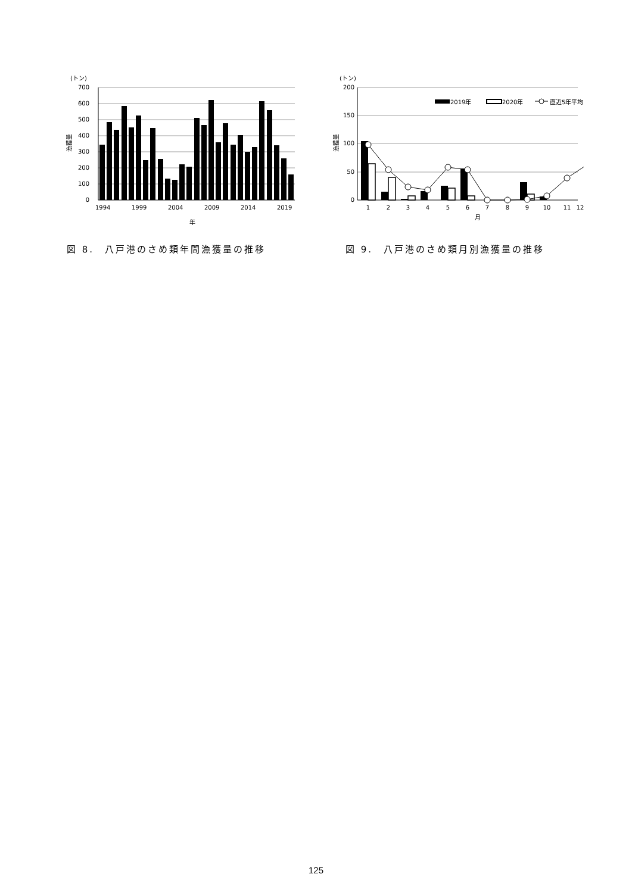(トン)
700
600
500
400
300
200
100
0
漁獲量
1994
1999
2004
2009
2014
2019
年
図 8.　八戸港のさめ類年間漁獲量の推移
(トン)
200
150
100
50
0
漁獲量
2019年
2020年
直近5年平均
1
2
3
4
5
6
7
8
9
10
11
12
月
図 9.　八戸港のさめ類月別漁獲量の推移
125